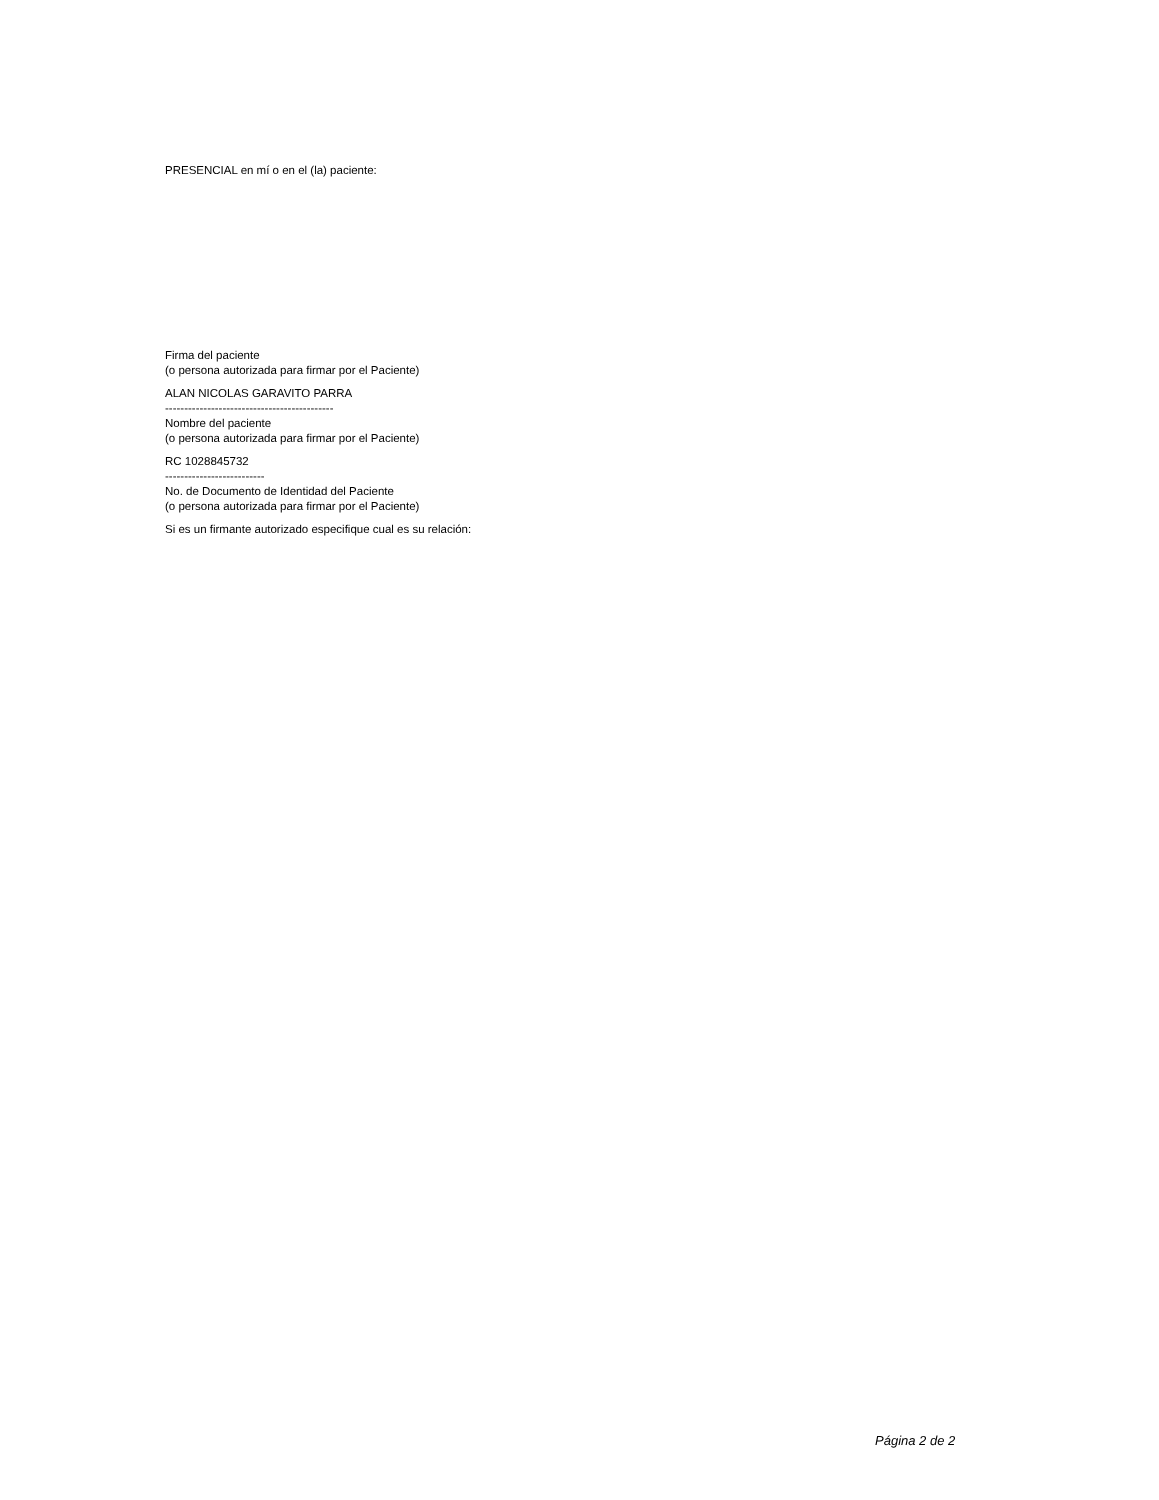PRESENCIAL en mí o en el (la) paciente:
Firma del paciente
(o persona autorizada para firmar por el Paciente)
ALAN NICOLAS GARAVITO PARRA
--------------------------------------------
Nombre del paciente
(o persona autorizada para firmar por el Paciente)
RC 1028845732
--------------------------
No. de Documento de Identidad del Paciente
(o persona autorizada para firmar por el Paciente)
Si es un firmante autorizado especifique cual es su relación:
Página 2 de 2